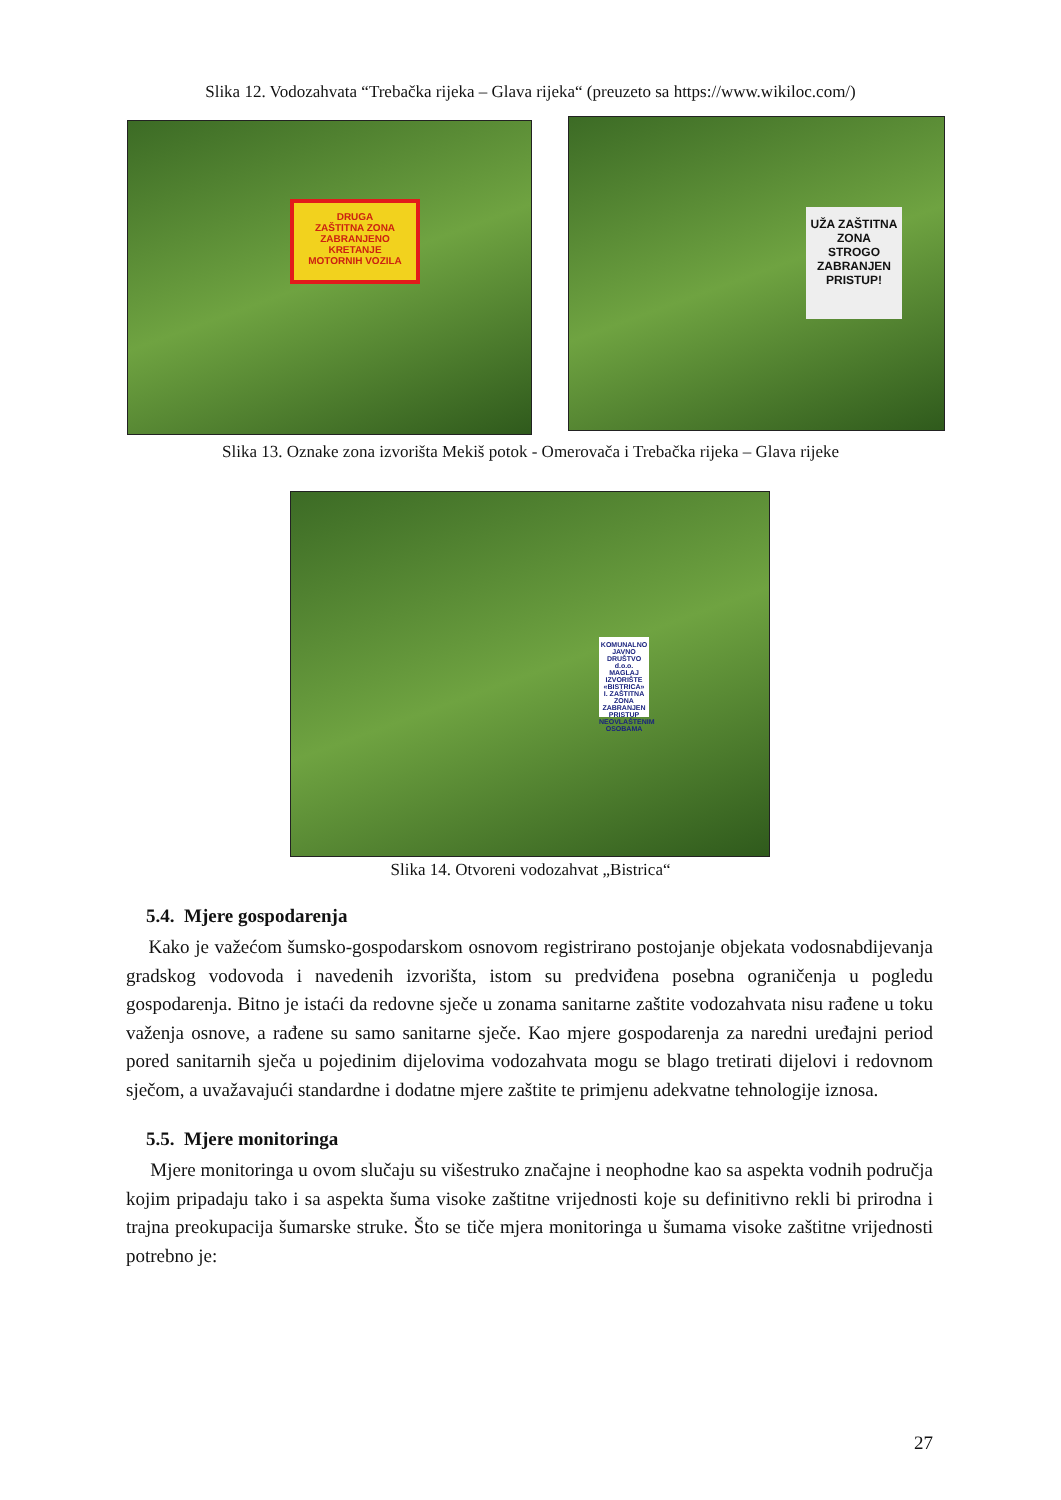Slika 12. Vodozahvata “Trebačka rijeka – Glava rijeka“ (preuzeto sa https://www.wikiloc.com/)
DRUGA
ZAŠTITNA ZONA
ZABRANJENO
KRETANJE
MOTORNIH VOZILA
UŽA ZAŠTITNA ZONA
STROGO
ZABRANJEN
PRISTUP!
Slika 13. Oznake zona izvorišta Mekiš potok - Omerovača i Trebačka rijeka – Glava rijeke
KOMUNALNO JAVNO DRUŠTVO d.o.o. MAGLAJ
IZVORIŠTE «BISTRICA»
I. ZAŠTITNA ZONA
ZABRANJEN PRISTUP NEOVLAŠTENIM OSOBAMA
Slika 14. Otvoreni vodozahvat „Bistrica“
5.4. Mjere gospodarenja
Kako je važećom šumsko-gospodarskom osnovom registrirano postojanje objekata vodosnabdijevanja gradskog vodovoda i navedenih izvorišta, istom su predviđena posebna ograničenja u pogledu gospodarenja. Bitno je istaći da redovne sječe u zonama sanitarne zaštite vodozahvata nisu rađene u toku važenja osnove, a rađene su samo sanitarne sječe. Kao mjere gospodarenja za naredni uređajni period pored sanitarnih sječa u pojedinim dijelovima vodozahvata mogu se blago tretirati dijelovi i redovnom sječom, a uvažavajući standardne i dodatne mjere zaštite te primjenu adekvatne tehnologije iznosa.
5.5. Mjere monitoringa
Mjere monitoringa u ovom slučaju su višestruko značajne i neophodne kao sa aspekta vodnih područja kojim pripadaju tako i sa aspekta šuma visoke zaštitne vrijednosti koje su definitivno rekli bi prirodna i trajna preokupacija šumarske struke. Što se tiče mjera monitoringa u šumama visoke zaštitne vrijednosti potrebno je:
27